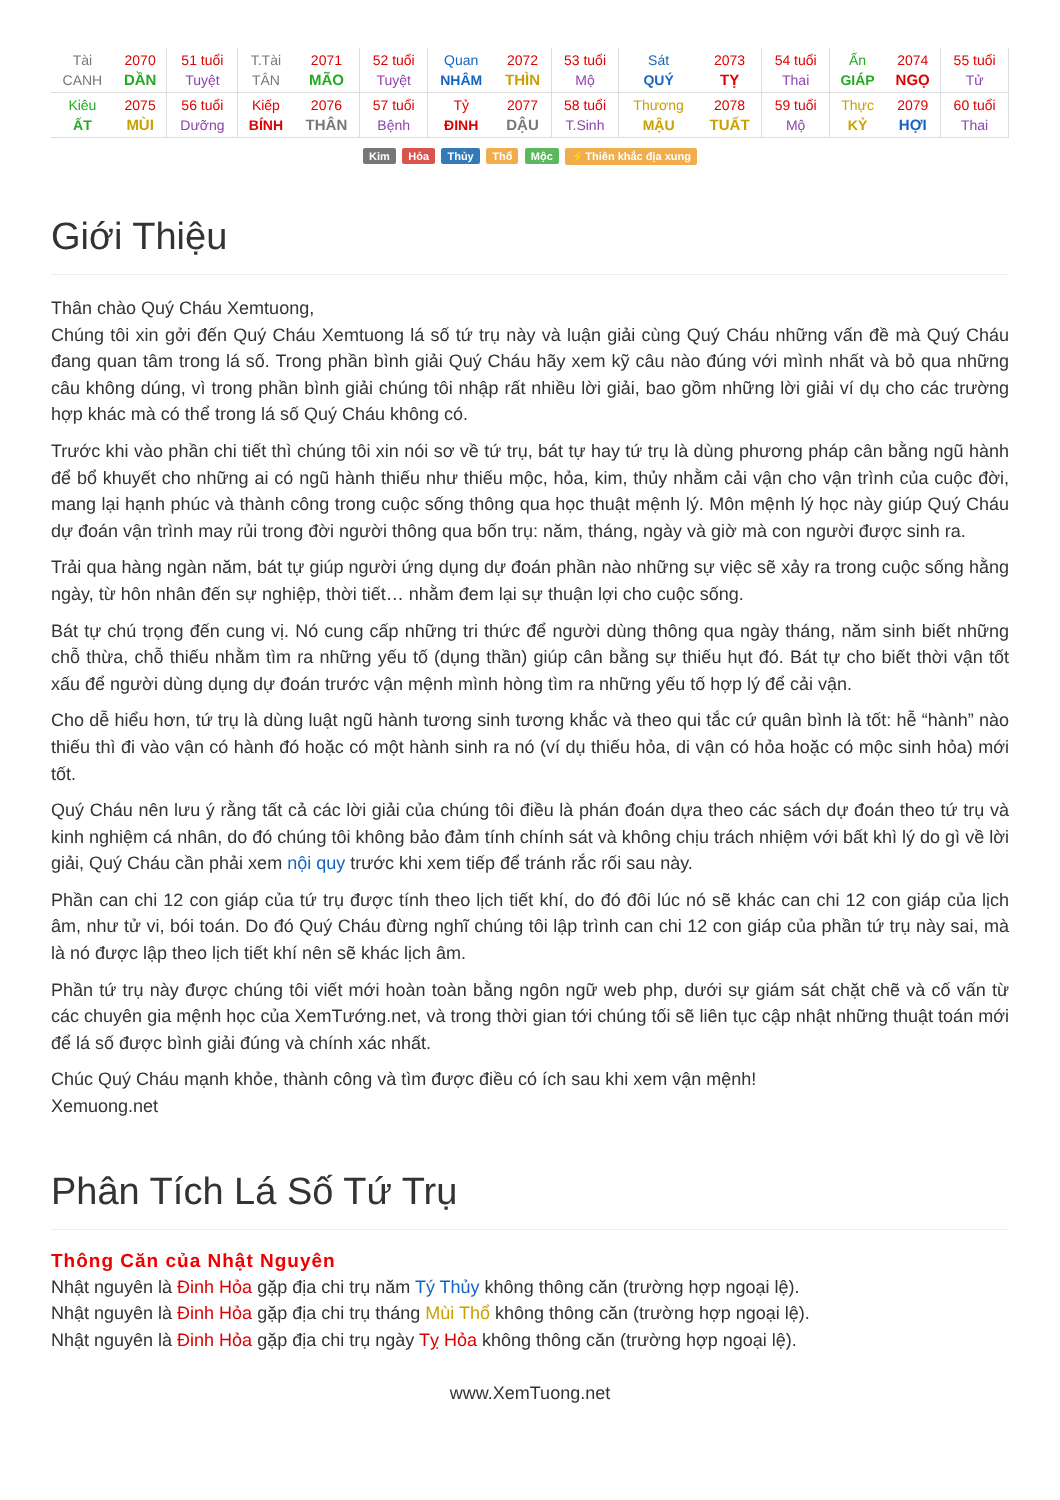| Tài CANH | 2070 DẦN | 51 tuổi Tuyệt | T.Tài TÂN | 2071 MÃO | 52 tuổi Tuyệt | Quan NHÂM | 2072 THÌN | 53 tuổi Mộ | Sát QUÝ | 2073 TỴ | 54 tuổi Thai | Ấn GIÁP | 2074 NGỌ | 55 tuổi Tử |
| Kiêu ẤT | 2075 MÙI | 56 tuổi Dưỡng | Kiếp BÍNH | 2076 THÂN | 57 tuổi Bệnh | Tỷ ĐINH | 2077 DẬU | 58 tuổi T.Sinh | Thương MẬU | 2078 TUẤT | 59 tuổi Mộ | Thực KỶ | 2079 HỢI | 60 tuổi Thai |
Kim Hỏa Thủy Thổ Mộc ⚡Thiên khắc địa xung
Giới Thiệu
Thân chào Quý Cháu Xemtuong,
Chúng tôi xin gởi đến Quý Cháu Xemtuong lá số tứ trụ này và luận giải cùng Quý Cháu những vấn đề mà Quý Cháu đang quan tâm trong lá số. Trong phần bình giải Quý Cháu hãy xem kỹ câu nào đúng với mình nhất và bỏ qua những câu không dúng, vì trong phần bình giải chúng tôi nhập rất nhiều lời giải, bao gồm những lời giải ví dụ cho các trường hợp khác mà có thể trong lá số Quý Cháu không có.
Trước khi vào phần chi tiết thì chúng tôi xin nói sơ về tứ trụ, bát tự hay tứ trụ là dùng phương pháp cân bằng ngũ hành để bổ khuyết cho những ai có ngũ hành thiếu như thiếu mộc, hỏa, kim, thủy nhằm cải vận cho vận trình của cuộc đời, mang lại hạnh phúc và thành công trong cuộc sống thông qua học thuật mệnh lý. Môn mệnh lý học này giúp Quý Cháu dự đoán vận trình may rủi trong đời người thông qua bốn trụ: năm, tháng, ngày và giờ mà con người được sinh ra.
Trải qua hàng ngàn năm, bát tự giúp người ứng dụng dự đoán phần nào những sự việc sẽ xảy ra trong cuộc sống hằng ngày, từ hôn nhân đến sự nghiệp, thời tiết… nhằm đem lại sự thuận lợi cho cuộc sống.
Bát tự chú trọng đến cung vị. Nó cung cấp những tri thức để người dùng thông qua ngày tháng, năm sinh biết những chỗ thừa, chỗ thiếu nhằm tìm ra những yếu tố (dụng thần) giúp cân bằng sự thiếu hụt đó. Bát tự cho biết thời vận tốt xấu để người dùng dụng dự đoán trước vận mệnh mình hòng tìm ra những yếu tố hợp lý để cải vận.
Cho dễ hiểu hơn, tứ trụ là dùng luật ngũ hành tương sinh tương khắc và theo qui tắc cứ quân bình là tốt: hễ “hành” nào thiếu thì đi vào vận có hành đó hoặc có một hành sinh ra nó (ví dụ thiếu hỏa, di vận có hỏa hoặc có mộc sinh hỏa) mới tốt.
Quý Cháu nên lưu ý rằng tất cả các lời giải của chúng tôi điều là phán đoán dựa theo các sách dự đoán theo tứ trụ và kinh nghiệm cá nhân, do đó chúng tôi không bảo đảm tính chính sát và không chịu trách nhiệm với bất khì lý do gì về lời giải, Quý Cháu cần phải xem nội quy trước khi xem tiếp để tránh rắc rối sau này.
Phần can chi 12 con giáp của tứ trụ được tính theo lịch tiết khí, do đó đôi lúc nó sẽ khác can chi 12 con giáp của lịch âm, như tử vi, bói toán. Do đó Quý Cháu đừng nghĩ chúng tôi lập trình can chi 12 con giáp của phần tứ trụ này sai, mà là nó được lập theo lịch tiết khí nên sẽ khác lịch âm.
Phần tứ trụ này được chúng tôi viết mới hoàn toàn bằng ngôn ngữ web php, dưới sự giám sát chặt chẽ và cố vấn từ các chuyên gia mệnh học của XemTướng.net, và trong thời gian tới chúng tối sẽ liên tục cập nhật những thuật toán mới để lá số được bình giải đúng và chính xác nhất.
Chúc Quý Cháu mạnh khỏe, thành công và tìm được điều có ích sau khi xem vận mệnh!
Xemuong.net
Phân Tích Lá Số Tứ Trụ
Thông Căn của Nhật Nguyên
Nhật nguyên là Đinh Hỏa gặp địa chi trụ năm Tý Thủy không thông căn (trường hợp ngoại lệ).
Nhật nguyên là Đinh Hỏa gặp địa chi trụ tháng Mùi Thổ không thông căn (trường hợp ngoại lệ).
Nhật nguyên là Đinh Hỏa gặp địa chi trụ ngày Tỵ Hỏa không thông căn (trường hợp ngoại lệ).
www.XemTuong.net